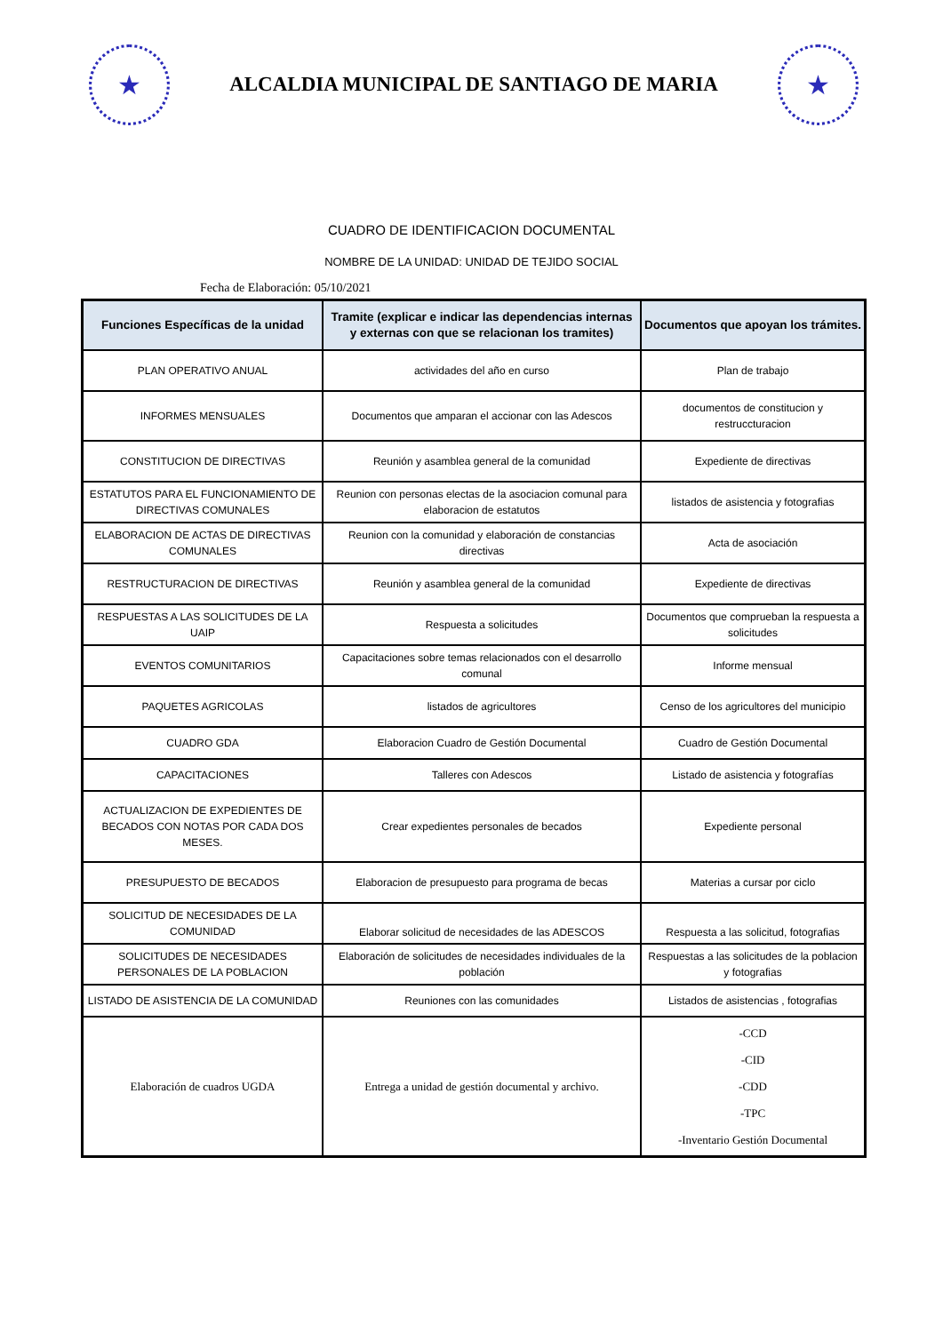★
ALCALDIA MUNICIPAL DE SANTIAGO DE MARIA
★
CUADRO DE IDENTIFICACION DOCUMENTAL
NOMBRE DE LA UNIDAD: UNIDAD DE TEJIDO SOCIAL
Fecha de Elaboración: 05/10/2021
| Funciones Específicas de la unidad | Tramite (explicar e indicar las dependencias internas y externas con que se relacionan los tramites) | Documentos que apoyan los trámites. |
| --- | --- | --- |
| PLAN OPERATIVO ANUAL | actividades del año en curso | Plan de trabajo |
| INFORMES MENSUALES | Documentos que amparan el accionar con las Adescos | documentos de constitucion y restruccturacion |
| CONSTITUCION DE DIRECTIVAS | Reunión y asamblea general de la comunidad | Expediente de directivas |
| ESTATUTOS PARA EL FUNCIONAMIENTO DE DIRECTIVAS COMUNALES | Reunion con personas electas de la asociacion comunal para elaboracion de estatutos | listados de asistencia y fotografias |
| ELABORACION DE ACTAS DE DIRECTIVAS COMUNALES | Reunion con la comunidad y elaboración de constancias directivas | Acta de asociación |
| RESTRUCTURACION DE DIRECTIVAS | Reunión y asamblea general de la comunidad | Expediente de directivas |
| RESPUESTAS A LAS SOLICITUDES DE LA UAIP | Respuesta a solicitudes | Documentos que comprueban la respuesta a solicitudes |
| EVENTOS COMUNITARIOS | Capacitaciones sobre temas relacionados con el desarrollo comunal | Informe mensual |
| PAQUETES AGRICOLAS | listados de agricultores | Censo de los agricultores del municipio |
| CUADRO GDA | Elaboracion Cuadro de Gestión Documental | Cuadro de Gestión Documental |
| CAPACITACIONES | Talleres con Adescos | Listado de asistencia y fotografías |
| ACTUALIZACION DE EXPEDIENTES DE BECADOS CON NOTAS POR CADA DOS MESES. | Crear expedientes personales de becados | Expediente personal |
| PRESUPUESTO DE BECADOS | Elaboracion de presupuesto para programa de becas | Materias a cursar por ciclo |
| SOLICITUD DE NECESIDADES DE LA COMUNIDAD | Elaborar solicitud de necesidades de las ADESCOS | Respuesta a las solicitud, fotografias |
| SOLICITUDES DE NECESIDADES PERSONALES DE LA POBLACION | Elaboración de solicitudes de necesidades individuales de la población | Respuestas a las solicitudes de la poblacion y fotografias |
| LISTADO DE ASISTENCIA DE LA COMUNIDAD | Reuniones con las comunidades | Listados de asistencias , fotografias |
| Elaboración de cuadros UGDA | Entrega a unidad de gestión documental y archivo. | -CCD -CID -CDD -TPC -Inventario Gestión Documental |